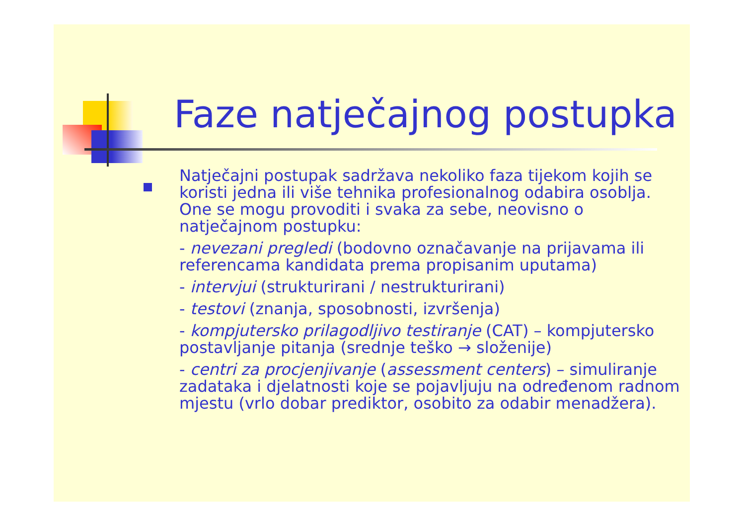Faze natječajnog postupka
Natječajni postupak sadržava nekoliko faza tijekom kojih se koristi jedna ili više tehnika profesionalnog odabira osoblja. One se mogu provoditi i svaka za sebe, neovisno o natječajnom postupku:
- nevezani pregledi (bodovno označavanje na prijavama ili referencama kandidata prema propisanim uputama)
- intervjui (strukturirani / nestrukturirani)
- testovi (znanja, sposobnosti, izvršenja)
- kompjutersko prilagodljivo testiranje (CAT) – kompjutersko postavljanje pitanja (srednje teško → složenije)
- centri za procjenjivanje (assessment centers) – simuliranje zadataka i djelatnosti koje se pojavljuju na određenom radnom mjestu (vrlo dobar prediktor, osobito za odabir menadžera).